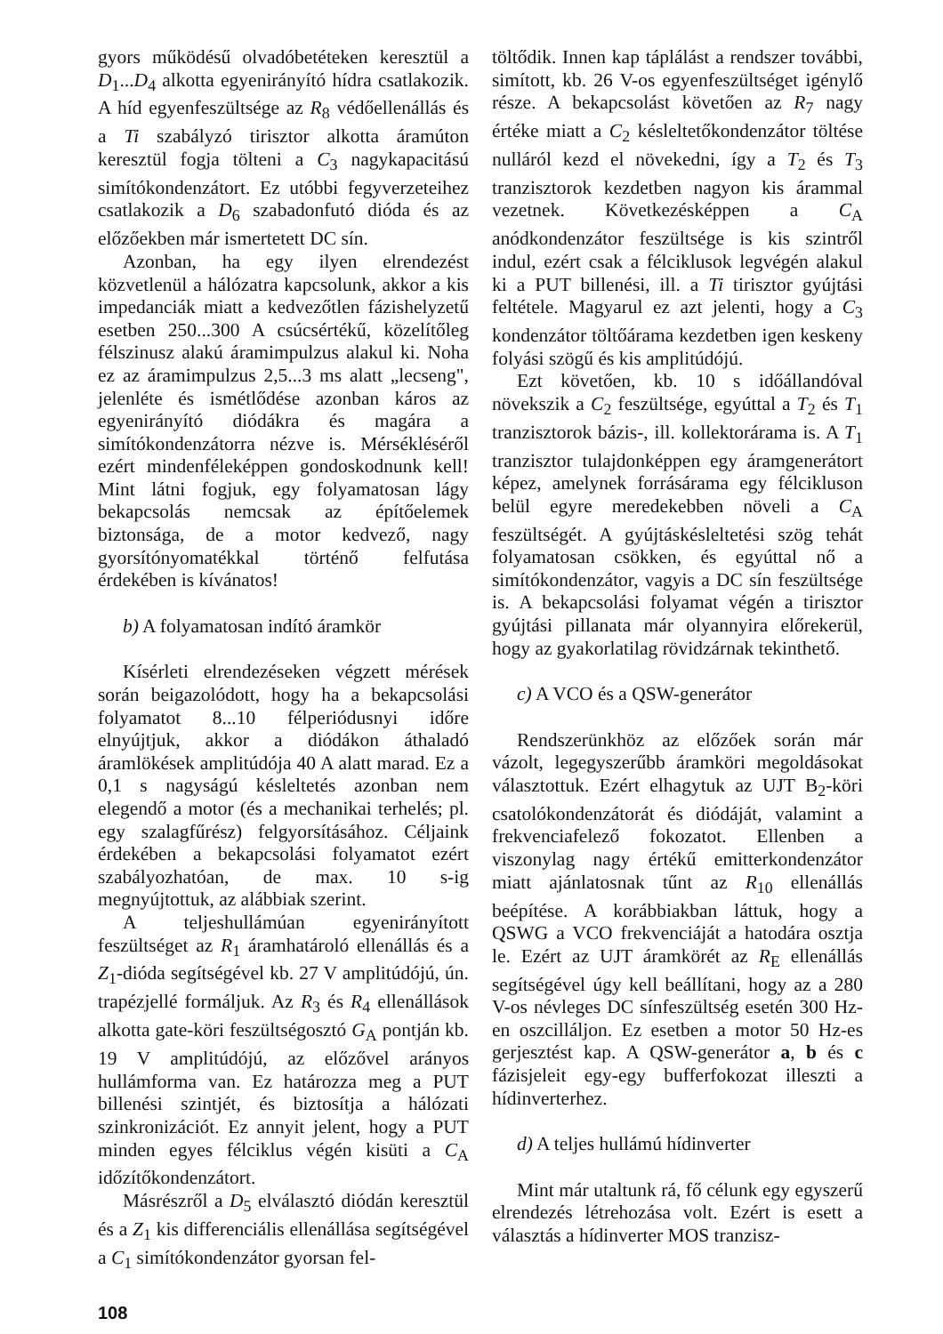gyors működésű olvadóbetéteken keresztül a D<sub>1</sub>...D<sub>4</sub> alkotta egyenirányító hídra csatlakozik. A híd egyenfeszültsége az R<sub>8</sub> védőellenállás és a Ti szabályzó tirisztor alkotta áramúton keresztül fogja tölteni a C<sub>3</sub> nagykapacitású simítókondenzátort. Ez utóbbi fegyverzeteihez csatlakozik a D<sub>6</sub> szabadonfutó dióda és az előzőekben már ismertetett DC sín.
Azonban, ha egy ilyen elrendezést közvetlenül a hálózatra kapcsolunk, akkor a kis impedanciák miatt a kedvezőtlen fázishelyzetű esetben 250...300 A csúcsértékű, közelítőleg félszinusz alakú áramimpulzus alakul ki. Noha ez az áramimpulzus 2,5...3 ms alatt „lecseng", jelenléte és ismétlődése azonban káros az egyenirányító diódákra és magára a simítókondenzátorra nézve is. Mérséklésé­ről ezért mindenféleképpen gondoskodnunk kell! Mint látni fogjuk, egy folyamatosan lágy bekapcsolás nemcsak az építőelemek biztonsága, de a motor kedvező, nagy gyorsítónyomatékkal történő felfutása érdekében is kívánatos!
b) A folyamatosan indító áramkör
Kísérleti elrendezéseken végzett mérések során beigazolódott, hogy ha a bekapcsolási folyamatot 8...10 félperiódusnyi időre elnyújtjuk, akkor a diódákon áthaladó áramlökések amplitúdója 40 A alatt marad. Ez a 0,1 s nagyságú késleltetés azonban nem elegendő a motor (és a mechanikai terhelés; pl. egy szalagfűrész) felgyorsításához. Céljaink érdekében a bekapcsolási folyamatot ezért szabályozhatóan, de max. 10 s-ig megnyújtottuk, az alábbiak szerint.
A teljeshullámúan egyenirányított feszültséget az R<sub>1</sub> áramhatároló ellenállás és a Z<sub>1</sub>-dióda segítségével kb. 27 V amplitúdójú, ún. trapézjellé formáljuk. Az R<sub>3</sub> és R<sub>4</sub> ellenállások alkotta gate-köri feszültségosztó G<sub>A</sub> pontján kb. 19 V amplitúdójú, az előzővel arányos hullámforma van. Ez határozza meg a PUT billenési szintjét, és biztosítja a hálózati szinkronizációt. Ez annyit jelent, hogy a PUT minden egyes félciklus végén kisüti a C<sub>A</sub> időzítőkondenzátort.
Másrészről a D<sub>5</sub> elválasztó diódán keresztül és a Z<sub>1</sub> kis differenciális ellenállása segítségével a C<sub>1</sub> simítókondenzátor gyorsan fel-
töltődik. Innen kap táplálást a rendszer további, simított, kb. 26 V-os egyenfeszültséget igénylő része. A bekapcsolást követően az R<sub>7</sub> nagy értéke miatt a C<sub>2</sub> késleltetőkondenzátor töltése nulláról kezd el növekedni, így a T<sub>2</sub> és T<sub>3</sub> tranzisztorok kezdetben nagyon kis árammal vezetnek. Következésképpen a C<sub>A</sub> anódkondenzátor feszültsége is kis szintről indul, ezért csak a félciklusok legvégén alakul ki a PUT billenési, ill. a Ti tirisztor gyújtási feltétele. Magyarul ez azt jelenti, hogy a C<sub>3</sub> kondenzátor töltőárama kezdetben igen keskeny folyási szögű és kis amplitúdójú.
Ezt követően, kb. 10 s időállandóval növekszik a C<sub>2</sub> feszültsége, egyúttal a T<sub>2</sub> és T<sub>1</sub> tranzisztorok bázis-, ill. kollektorárama is. A T<sub>1</sub> tranzisztor tulajdonképpen egy áramgenerátort képez, amelynek forrásárama egy félcikluson belül egyre meredekebben növeli a C<sub>A</sub> feszültségét. A gyújtáskésleltetési szög tehát folyamatosan csökken, és egyúttal nő a simítókondenzátor, vagyis a DC sín feszültsége is. A bekapcsolási folyamat végén a tirisztor gyújtási pillanata már olyannyira előrekerül, hogy az gyakorlatilag rövidzárnak tekinthető.
c) A VCO és a QSW-generátor
Rendszerünkhöz az előzőek során már vázolt, legegyszerűbb áramköri megoldásokat választottuk. Ezért elhagytuk az UJT B<sub>2</sub>-köri csatolókondenzátorát és diódáját, valamint a frekvenciafelező fokozatot. Ellenben a viszonylag nagy értékű emitterkondenzátor miatt ajánlatosnak tűnt az R<sub>10</sub> ellenállás beépítése. A korábbiakban láttuk, hogy a QSWG a VCO frekvenciáját a hatodára osztja le. Ezért az UJT áramkörét az R<sub>E</sub> ellenállás segítségével úgy kell beállítani, hogy az a 280 V-os névleges DC sínfeszültség esetén 300 Hz-en oszcilláljon. Ez esetben a motor 50 Hz-es gerjesztést kap. A QSW-generátor a, b és c fázisjeleit egy-egy bufferfokozat illeszti a hídinverterhez.
d) A teljes hullámú hídinverter
Mint már utaltunk rá, fő célunk egy egyszerű elrendezés létrehozása volt. Ezért is esett a választás a hídinverter MOS tranzisz-
108